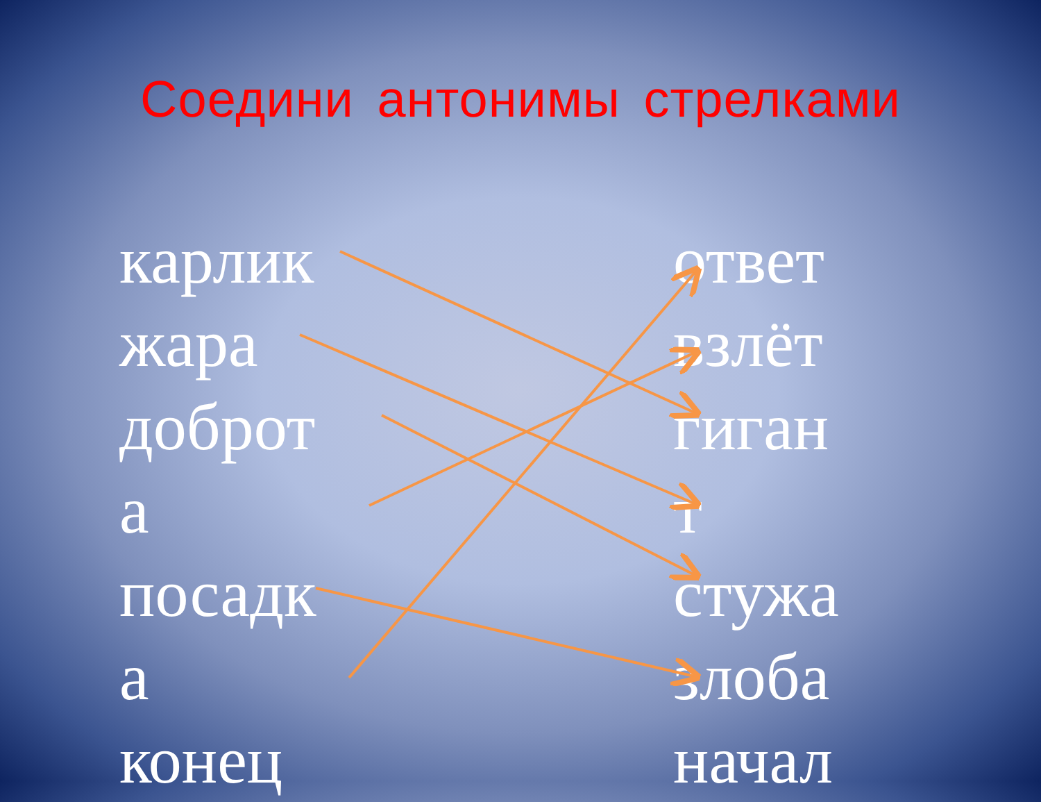Соедини антонимы стрелками
карлик
жара
доброт
а
посадк
а
конец
ответ
взлёт
гиган
т
стужа
злоба
начал